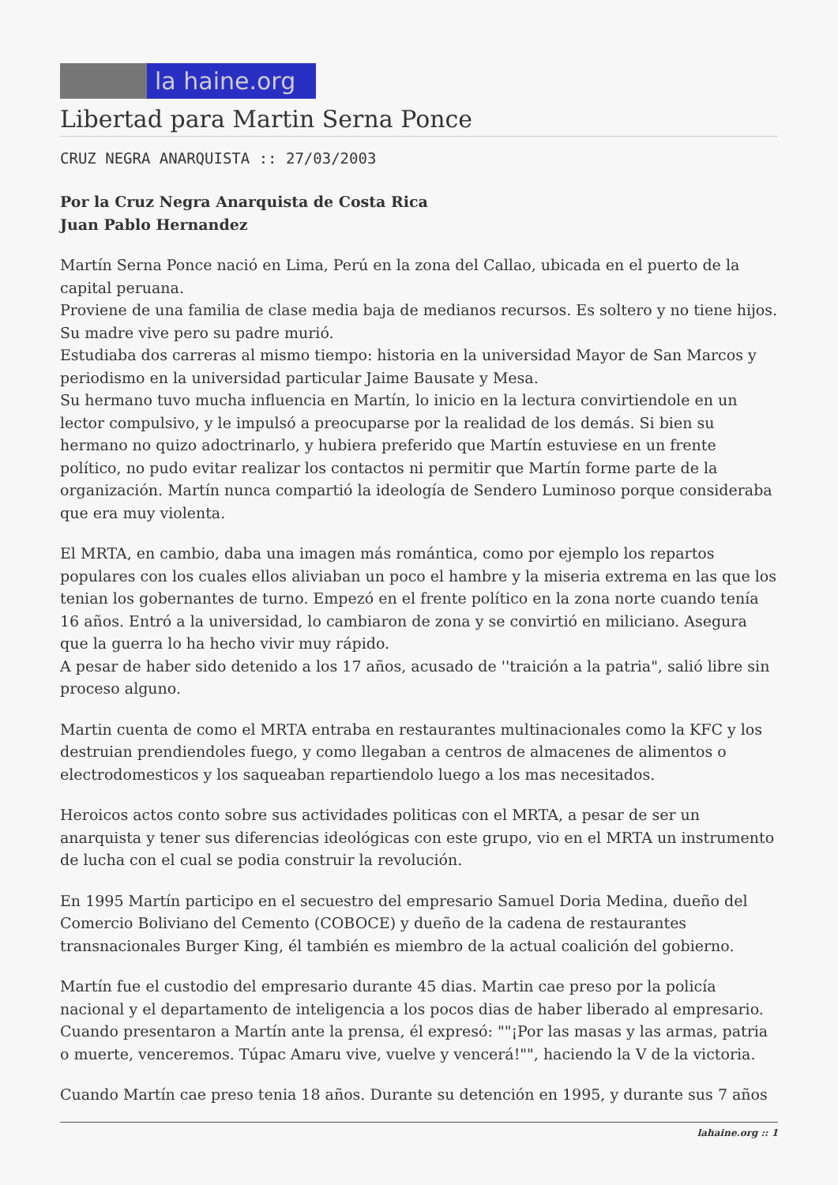la haine.org
Libertad para Martin Serna Ponce
CRUZ NEGRA ANARQUISTA :: 27/03/2003
Por la Cruz Negra Anarquista de Costa Rica
Juan Pablo Hernandez
Martín Serna Ponce nació en Lima, Perú en la zona del Callao, ubicada en el puerto de la capital peruana.
Proviene de una familia de clase media baja de medianos recursos. Es soltero y no tiene hijos. Su madre vive pero su padre murió.
Estudiaba dos carreras al mismo tiempo: historia en la universidad Mayor de San Marcos y periodismo en la universidad particular Jaime Bausate y Mesa.
Su hermano tuvo mucha influencia en Martín, lo inicio en la lectura convirtiendole en un lector compulsivo, y le impulsó a preocuparse por la realidad de los demás. Si bien su hermano no quizo adoctrinarlo, y hubiera preferido que Martín estuviese en un frente político, no pudo evitar realizar los contactos ni permitir que Martín forme parte de la organización. Martín nunca compartió la ideología de Sendero Luminoso porque consideraba que era muy violenta.
El MRTA, en cambio, daba una imagen más romántica, como por ejemplo los repartos populares con los cuales ellos aliviaban un poco el hambre y la miseria extrema en las que los tenian los gobernantes de turno. Empezó en el frente político en la zona norte cuando tenía 16 años. Entró a la universidad, lo cambiaron de zona y se convirtió en miliciano. Asegura que la guerra lo ha hecho vivir muy rápido.
A pesar de haber sido detenido a los 17 años, acusado de ''traición a la patria", salió libre sin proceso alguno.
Martin cuenta de como el MRTA entraba en restaurantes multinacionales como la KFC y los destruian prendiendoles fuego, y como llegaban a centros de almacenes de alimentos o electrodomesticos y los saqueaban repartiendolo luego a los mas necesitados.
Heroicos actos conto sobre sus actividades politicas con el MRTA, a pesar de ser un anarquista y tener sus diferencias ideológicas con este grupo, vio en el MRTA un instrumento de lucha con el cual se podia construir la revolución.
En 1995 Martín participo en el secuestro del empresario Samuel Doria Medina, dueño del Comercio Boliviano del Cemento (COBOCE) y dueño de la cadena de restaurantes transnacionales Burger King, él también es miembro de la actual coalición del gobierno.
Martín fue el custodio del empresario durante 45 dias. Martin cae preso por la policía nacional y el departamento de inteligencia a los pocos dias de haber liberado al empresario. Cuando presentaron a Martín ante la prensa, él expresó: ""¡Por las masas y las armas, patria o muerte, venceremos. Túpac Amaru vive, vuelve y vencerá!"", haciendo la V de la victoria.
Cuando Martín cae preso tenia 18 años. Durante su detención en 1995, y durante sus 7 años
lahaine.org :: 1